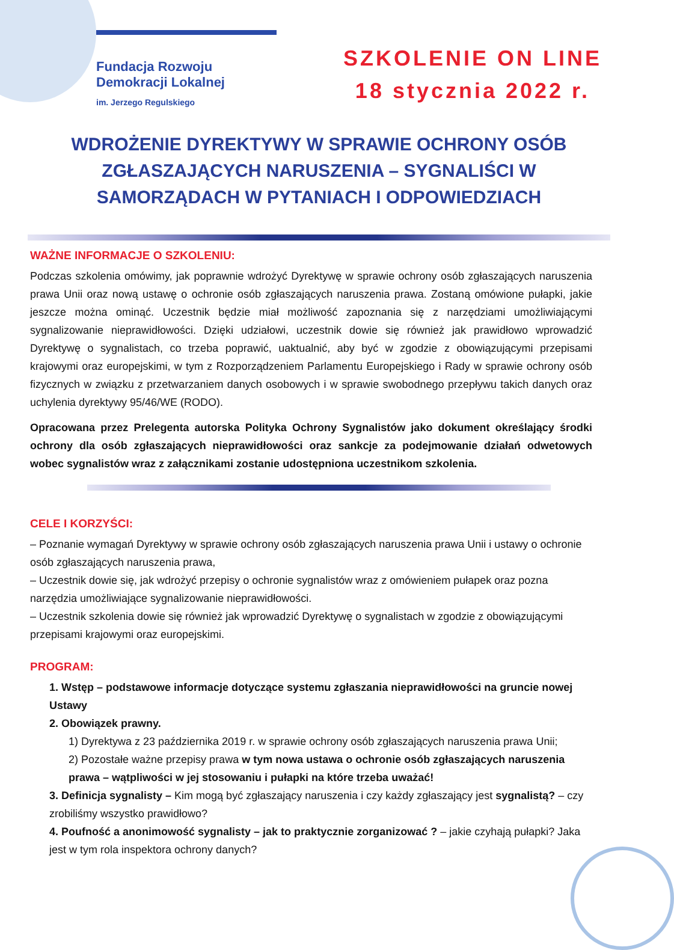Fundacja Rozwoju
Demokracji Lokalnej
im. Jerzego Regulskiego
SZKOLENIE ON LINE
18 stycznia 2022 r.
WDROŻENIE DYREKTYWY W SPRAWIE OCHRONY OSÓB ZGŁASZAJĄCYCH NARUSZENIA – SYGNALIŚCI W SAMORZĄDACH W PYTANIACH I ODPOWIEDZIACH
WAŻNE INFORMACJE O SZKOLENIU:
Podczas szkolenia omówimy, jak poprawnie wdrożyć Dyrektywę w sprawie ochrony osób zgłaszających naruszenia prawa Unii oraz nową ustawę o ochronie osób zgłaszających naruszenia prawa. Zostaną omówione pułapki, jakie jeszcze można ominąć. Uczestnik będzie miał możliwość zapoznania się z narzędziami umożliwiającymi sygnalizowanie nieprawidłowości. Dzięki udziałowi, uczestnik dowie się również jak prawidłowo wprowadzić Dyrektywę o sygnalistach, co trzeba poprawić, uaktualnić, aby być w zgodzie z obowiązującymi przepisami krajowymi oraz europejskimi, w tym z Rozporządzeniem Parlamentu Europejskiego i Rady w sprawie ochrony osób fizycznych w związku z przetwarzaniem danych osobowych i w sprawie swobodnego przepływu takich danych oraz uchylenia dyrektywy 95/46/WE (RODO).
Opracowana przez Prelegenta autorska Polityka Ochrony Sygnalistów jako dokument określający środki ochrony dla osób zgłaszających nieprawidłowości oraz sankcje za podejmowanie działań odwetowych wobec sygnalistów wraz z załącznikami zostanie udostępniona uczestnikom szkolenia.
CELE I KORZYŚCI:
– Poznanie wymagań Dyrektywy w sprawie ochrony osób zgłaszających naruszenia prawa Unii i ustawy o ochronie osób zgłaszających naruszenia prawa,
– Uczestnik dowie się, jak wdrożyć przepisy o ochronie sygnalistów wraz z omówieniem pułapek oraz pozna narzędzia umożliwiające sygnalizowanie nieprawidłowości.
– Uczestnik szkolenia dowie się również jak wprowadzić Dyrektywę o sygnalistach w zgodzie z obowiązującymi przepisami krajowymi oraz europejskimi.
PROGRAM:
1. Wstęp – podstawowe informacje dotyczące systemu zgłaszania nieprawidłowości na gruncie nowej Ustawy
2. Obowiązek prawny.
1) Dyrektywa z 23 października 2019 r. w sprawie ochrony osób zgłaszających naruszenia prawa Unii;
2) Pozostałe ważne przepisy prawa w tym nowa ustawa o ochronie osób zgłaszających naruszenia prawa – wątpliwości w jej stosowaniu i pułapki na które trzeba uważać!
3. Definicja sygnalisty – Kim mogą być zgłaszający naruszenia i czy każdy zgłaszający jest sygnalistą? – czy zrobiliśmy wszystko prawidłowo?
4. Poufność a anonimowość sygnalisty – jak to praktycznie zorganizować ? – jakie czyhają pułapki? Jaka jest w tym rola inspektora ochrony danych?